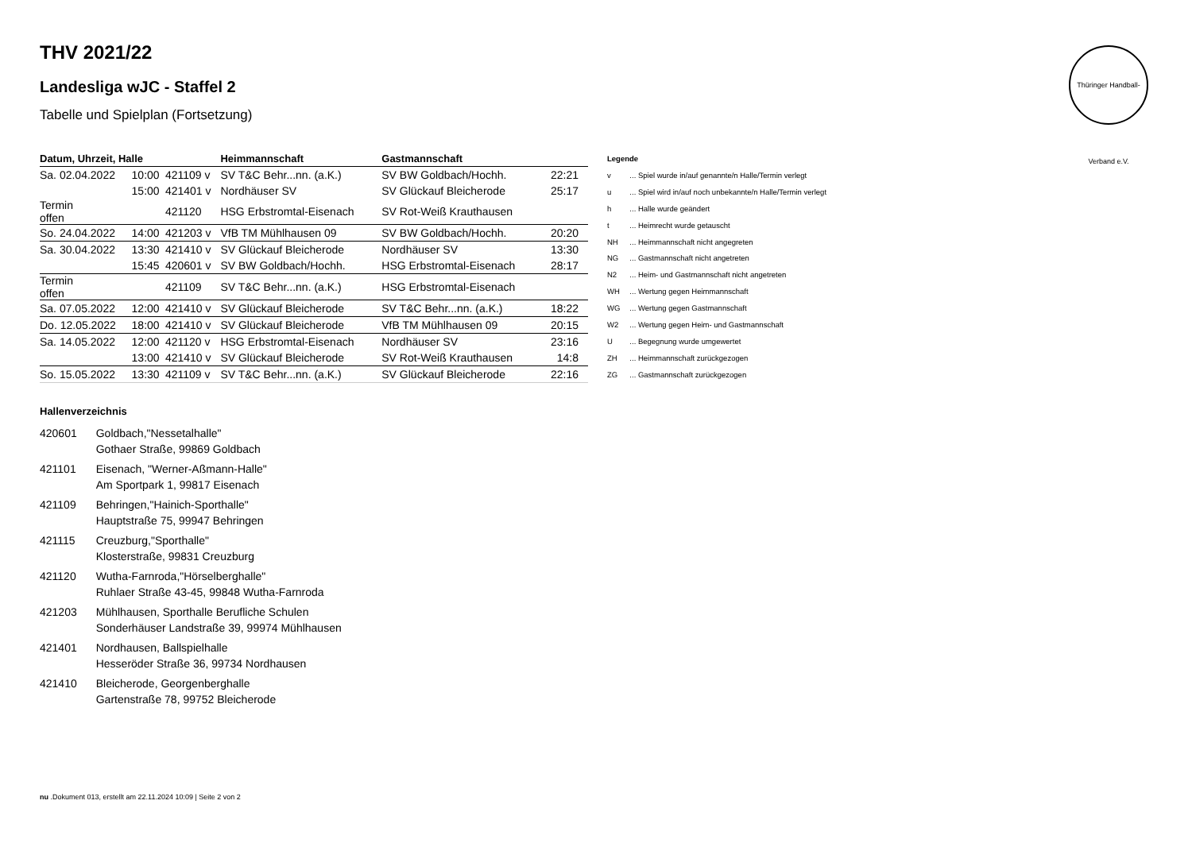Thüringer Handball-Verband e.V.
THV 2021/22
Landesliga wJC - Staffel 2
Tabelle und Spielplan (Fortsetzung)
| Datum, Uhrzeit, Halle | | | Heimmannschaft | Gastmannschaft | |
| --- | --- | --- | --- | --- | --- |
| Sa. 02.04.2022 | 10:00 | 421109 v | SV T&C Behr...nn. (a.K.) | SV BW Goldbach/Hochh. | 22:21 |
| | 15:00 | 421401 v | Nordhäuser SV | SV Glückauf Bleicherode | 25:17 |
| Termin offen | | 421120 | HSG Erbstromtal-Eisenach | SV Rot-Weiß Krauthausen | |
| So. 24.04.2022 | 14:00 | 421203 v | VfB TM Mühlhausen 09 | SV BW Goldbach/Hochh. | 20:20 |
| Sa. 30.04.2022 | 13:30 | 421410 v | SV Glückauf Bleicherode | Nordhäuser SV | 13:30 |
| | 15:45 | 420601 v | SV BW Goldbach/Hochh. | HSG Erbstromtal-Eisenach | 28:17 |
| Termin offen | | 421109 | SV T&C Behr...nn. (a.K.) | HSG Erbstromtal-Eisenach | |
| Sa. 07.05.2022 | 12:00 | 421410 v | SV Glückauf Bleicherode | SV T&C Behr...nn. (a.K.) | 18:22 |
| Do. 12.05.2022 | 18:00 | 421410 v | SV Glückauf Bleicherode | VfB TM Mühlhausen 09 | 20:15 |
| Sa. 14.05.2022 | 12:00 | 421120 v | HSG Erbstromtal-Eisenach | Nordhäuser SV | 23:16 |
| | 13:00 | 421410 v | SV Glückauf Bleicherode | SV Rot-Weiß Krauthausen | 14:8 |
| So. 15.05.2022 | 13:30 | 421109 v | SV T&C Behr...nn. (a.K.) | SV Glückauf Bleicherode | 22:16 |
| Legende | |
| v | ... Spiel wurde in/auf genannte/n Halle/Termin verlegt |
| u | ... Spiel wird in/auf noch unbekannte/n Halle/Termin verlegt |
| h | ... Halle wurde geändert |
| t | ... Heimrecht wurde getauscht |
| NH | ... Heimmannschaft nicht angegreten |
| NG | ... Gastmannschaft nicht angetreten |
| N2 | ... Heim- und Gastmannschaft nicht angetreten |
| WH | ... Wertung gegen Heimmannschaft |
| WG | ... Wertung gegen Gastmannschaft |
| W2 | ... Wertung gegen Heim- und Gastmannschaft |
| U | ... Begegnung wurde umgewertet |
| ZH | ... Heimmannschaft zurückgezogen |
| ZG | ... Gastmannschaft zurückgezogen |
Hallenverzeichnis
| 420601 | Goldbach,"Nessetalhalle" Gothaer Straße, 99869 Goldbach |
| 421101 | Eisenach, "Werner-Aßmann-Halle" Am Sportpark 1, 99817 Eisenach |
| 421109 | Behringen,"Hainich-Sporthalle" Hauptstraße 75, 99947 Behringen |
| 421115 | Creuzburg,"Sporthalle" Klosterstraße, 99831 Creuzburg |
| 421120 | Wutha-Farnroda,"Hörselberghalle" Ruhlaer Straße 43-45, 99848 Wutha-Farnroda |
| 421203 | Mühlhausen, Sporthalle Berufliche Schulen Sonderhäuser Landstraße 39, 99974 Mühlhausen |
| 421401 | Nordhausen, Ballspielhalle Hesseröder Straße 36, 99734 Nordhausen |
| 421410 | Bleicherode, Georgenberghalle Gartenstraße 78, 99752 Bleicherode |
nu .Dokument 013, erstellt am 22.11.2024 10:09 | Seite 2 von 2